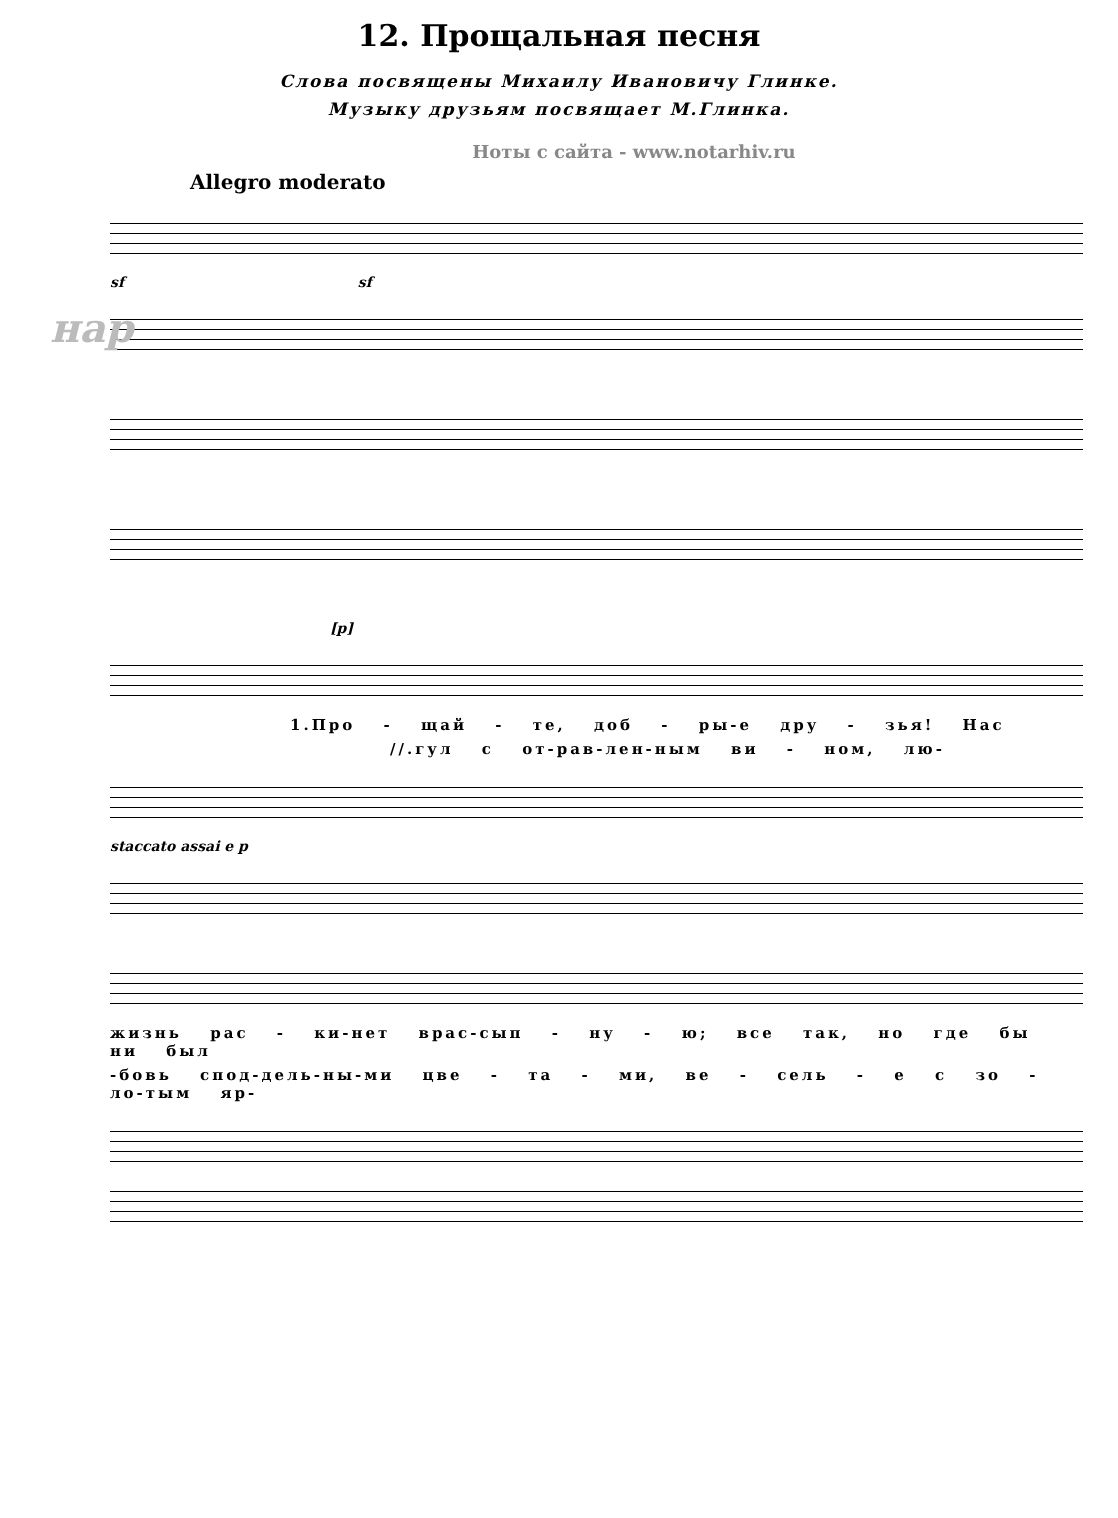12. Прощальная песня
Слова посвящены Михаилу Ивановичу Глинке.
Музыку друзьям посвящает М.Глинка.
Ноты с сайта - www.notarhiv.ru
Allegro moderato
нар
sf sf
[p]
1.Про - щай - те, доб - ры-е дру - зья! Нас
//.гул с от-рав-лен-ным ви - ном, лю-
staccato assai e p
жизнь рас - ки-нет врас-сып - ну - ю; все так, но где бы ни был
-бовь спод-дель-ны-ми цве - та - ми, ве - сель - е с зо - ло-тым яр-